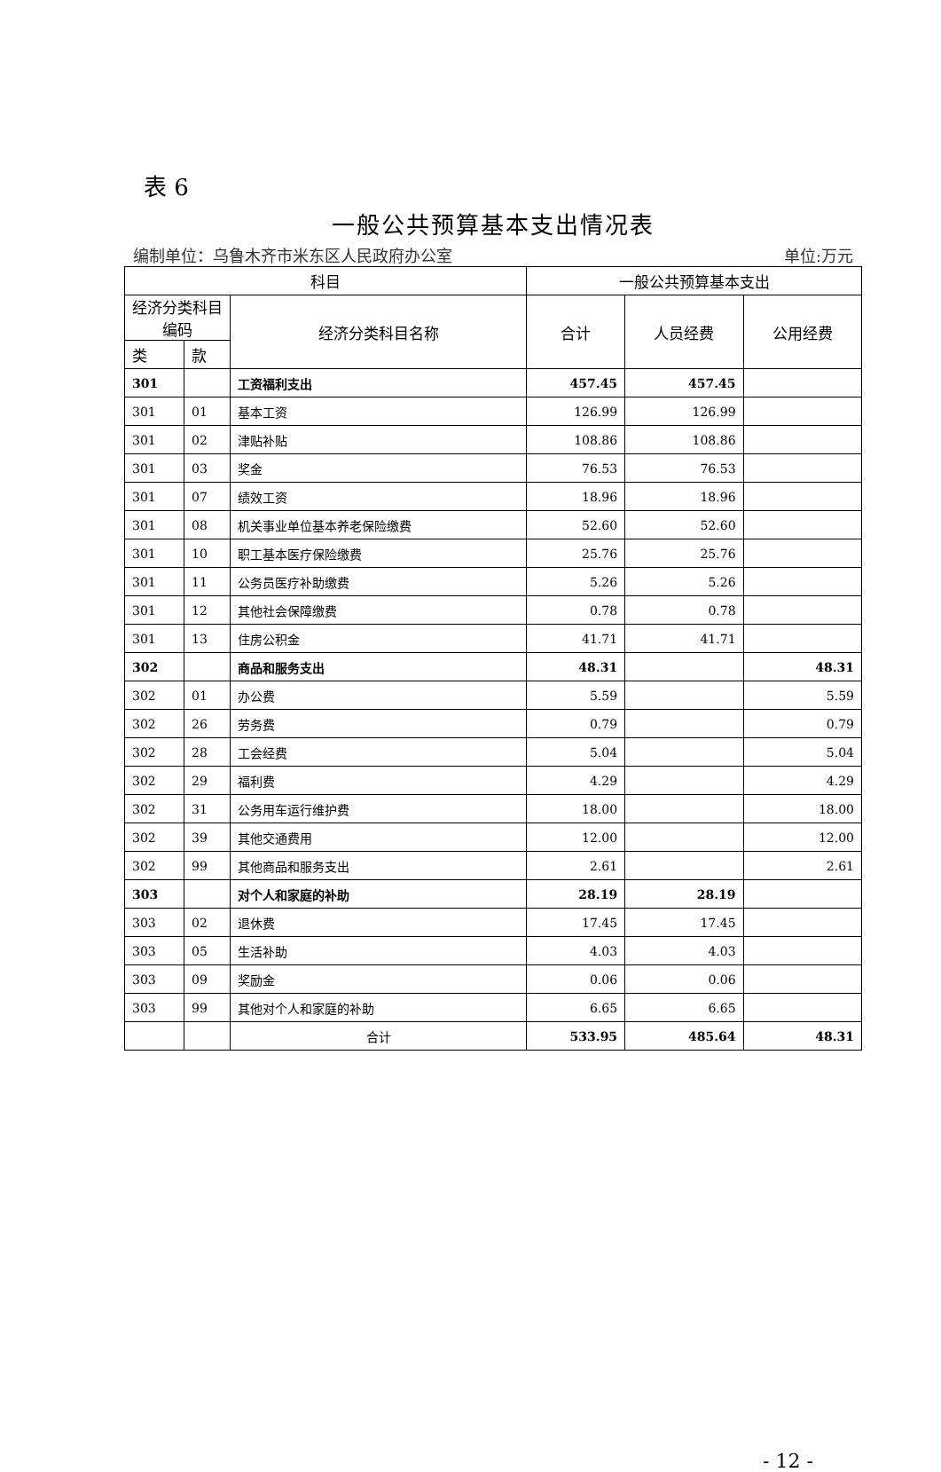表 6
一般公共预算基本支出情况表
编制单位：乌鲁木齐市米东区人民政府办公室 单位:万元
| 科目 | | | 一般公共预算基本支出 | | |
| --- | --- | --- | --- | --- | --- |
| 经济分类科目编码 | | 经济分类科目名称 | 合计 | 人员经费 | 公用经费 |
| 类 | 款 | | | | |
| 301 | | 工资福利支出 | 457.45 | 457.45 | |
| 301 | 01 | 基本工资 | 126.99 | 126.99 | |
| 301 | 02 | 津贴补贴 | 108.86 | 108.86 | |
| 301 | 03 | 奖金 | 76.53 | 76.53 | |
| 301 | 07 | 绩效工资 | 18.96 | 18.96 | |
| 301 | 08 | 机关事业单位基本养老保险缴费 | 52.60 | 52.60 | |
| 301 | 10 | 职工基本医疗保险缴费 | 25.76 | 25.76 | |
| 301 | 11 | 公务员医疗补助缴费 | 5.26 | 5.26 | |
| 301 | 12 | 其他社会保障缴费 | 0.78 | 0.78 | |
| 301 | 13 | 住房公积金 | 41.71 | 41.71 | |
| 302 | | 商品和服务支出 | 48.31 | | 48.31 |
| 302 | 01 | 办公费 | 5.59 | | 5.59 |
| 302 | 26 | 劳务费 | 0.79 | | 0.79 |
| 302 | 28 | 工会经费 | 5.04 | | 5.04 |
| 302 | 29 | 福利费 | 4.29 | | 4.29 |
| 302 | 31 | 公务用车运行维护费 | 18.00 | | 18.00 |
| 302 | 39 | 其他交通费用 | 12.00 | | 12.00 |
| 302 | 99 | 其他商品和服务支出 | 2.61 | | 2.61 |
| 303 | | 对个人和家庭的补助 | 28.19 | 28.19 | |
| 303 | 02 | 退休费 | 17.45 | 17.45 | |
| 303 | 05 | 生活补助 | 4.03 | 4.03 | |
| 303 | 09 | 奖励金 | 0.06 | 0.06 | |
| 303 | 99 | 其他对个人和家庭的补助 | 6.65 | 6.65 | |
| | | 合计 | 533.95 | 485.64 | 48.31 |
- 12 -